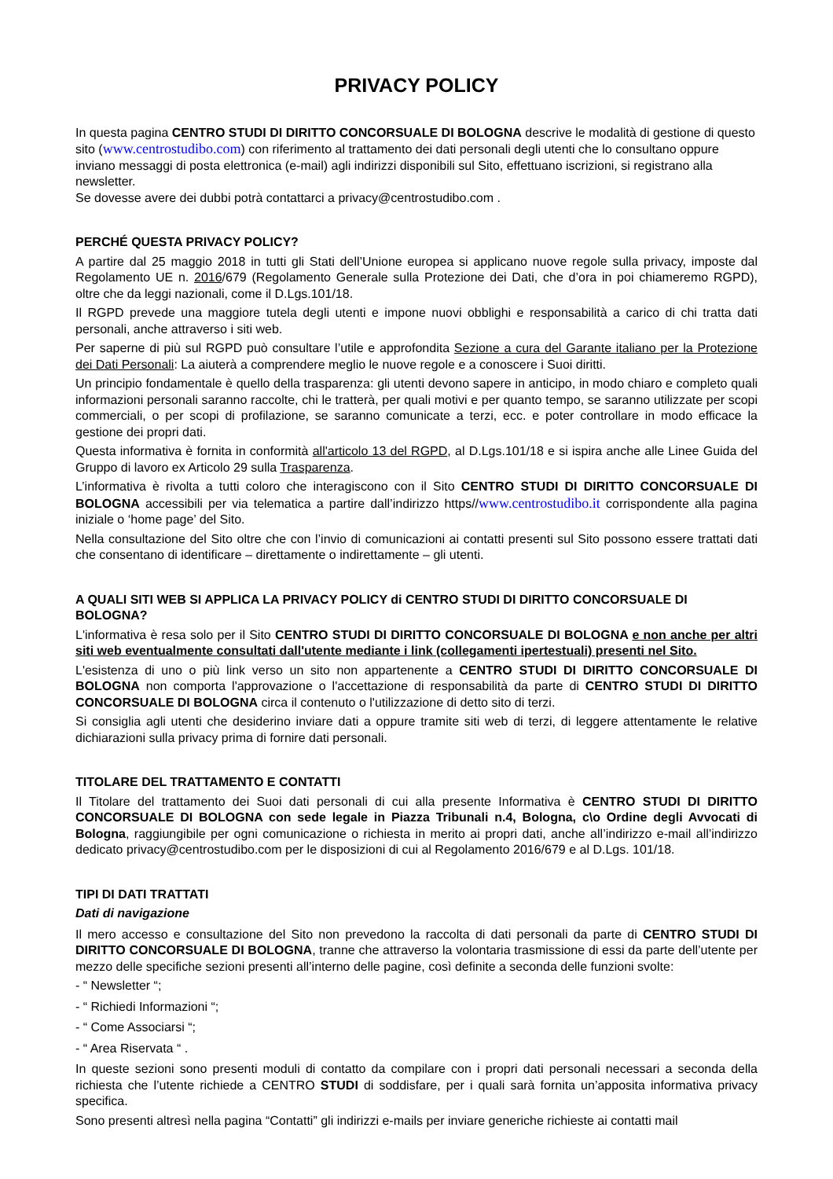PRIVACY POLICY
In questa pagina CENTRO STUDI DI DIRITTO CONCORSUALE DI BOLOGNA descrive le modalità di gestione di questo sito (www.centrostudibo.com) con riferimento al trattamento dei dati personali degli utenti che lo consultano oppure inviano messaggi di posta elettronica (e-mail) agli indirizzi disponibili sul Sito, effettuano iscrizioni, si registrano alla newsletter.
Se dovesse avere dei dubbi potrà contattarci a privacy@centrostudibo.com .
PERCHÉ QUESTA PRIVACY POLICY?
A partire dal 25 maggio 2018 in tutti gli Stati dell’Unione europea si applicano nuove regole sulla privacy, imposte dal Regolamento UE n. 2016/679 (Regolamento Generale sulla Protezione dei Dati, che d’ora in poi chiameremo RGPD), oltre che da leggi nazionali, come il D.Lgs.101/18.
Il RGPD prevede una maggiore tutela degli utenti e impone nuovi obblighi e responsabilità a carico di chi tratta dati personali, anche attraverso i siti web.
Per saperne di più sul RGPD può consultare l’utile e approfondita Sezione a cura del Garante italiano per la Protezione dei Dati Personali: La aiuterà a comprendere meglio le nuove regole e a conoscere i Suoi diritti.
Un principio fondamentale è quello della trasparenza: gli utenti devono sapere in anticipo, in modo chiaro e completo quali informazioni personali saranno raccolte, chi le tratterà, per quali motivi e per quanto tempo, se saranno utilizzate per scopi commerciali, o per scopi di profilazione, se saranno comunicate a terzi, ecc. e poter controllare in modo efficace la gestione dei propri dati.
Questa informativa è fornita in conformità all'articolo 13 del RGPD, al D.Lgs.101/18 e si ispira anche alle Linee Guida del Gruppo di lavoro ex Articolo 29 sulla Trasparenza.
L’informativa è rivolta a tutti coloro che interagiscono con il Sito CENTRO STUDI DI DIRITTO CONCORSUALE DI BOLOGNA accessibili per via telematica a partire dall’indirizzo https//www.centrostudibo.it corrispondente alla pagina iniziale o ‘home page’ del Sito.
Nella consultazione del Sito oltre che con l’invio di comunicazioni ai contatti presenti sul Sito possono essere trattati dati che consentano di identificare – direttamente o indirettamente – gli utenti.
A QUALI SITI WEB SI APPLICA LA PRIVACY POLICY di CENTRO STUDI DI DIRITTO CONCORSUALE DI BOLOGNA?
L'informativa è resa solo per il Sito CENTRO STUDI DI DIRITTO CONCORSUALE DI BOLOGNA e non anche per altri siti web eventualmente consultati dall'utente mediante i link (collegamenti ipertestuali) presenti nel Sito.
L'esistenza di uno o più link verso un sito non appartenente a CENTRO STUDI DI DIRITTO CONCORSUALE DI BOLOGNA non comporta l'approvazione o l'accettazione di responsabilità da parte di CENTRO STUDI DI DIRITTO CONCORSUALE DI BOLOGNA circa il contenuto o l'utilizzazione di detto sito di terzi.
Si consiglia agli utenti che desiderino inviare dati a oppure tramite siti web di terzi, di leggere attentamente le relative dichiarazioni sulla privacy prima di fornire dati personali.
TITOLARE DEL TRATTAMENTO E CONTATTI
Il Titolare del trattamento dei Suoi dati personali di cui alla presente Informativa è CENTRO STUDI DI DIRITTO CONCORSUALE DI BOLOGNA con sede legale in Piazza Tribunali n.4, Bologna, c\o Ordine degli Avvocati di Bologna, raggiungibile per ogni comunicazione o richiesta in merito ai propri dati, anche all’indirizzo e-mail all’indirizzo dedicato privacy@centrostudibo.com per le disposizioni di cui al Regolamento 2016/679 e al D.Lgs. 101/18.
TIPI DI DATI TRATTATI
Dati di navigazione
Il mero accesso e consultazione del Sito non prevedono la raccolta di dati personali da parte di CENTRO STUDI DI DIRITTO CONCORSUALE DI BOLOGNA, tranne che attraverso la volontaria trasmissione di essi da parte dell’utente per mezzo delle specifiche sezioni presenti all’interno delle pagine, così definite a seconda delle funzioni svolte:
- “ Newsletter “;
- “ Richiedi Informazioni “;
- “ Come Associarsi “;
- “ Area Riservata “ .
In queste sezioni sono presenti moduli di contatto da compilare con i propri dati personali necessari a seconda della richiesta che l’utente richiede a CENTRO STUDI di soddisfare, per i quali sarà fornita un’apposita informativa privacy specifica.
Sono presenti altresì nella pagina “Contatti” gli indirizzi e-mails per inviare generiche richieste ai contatti mail